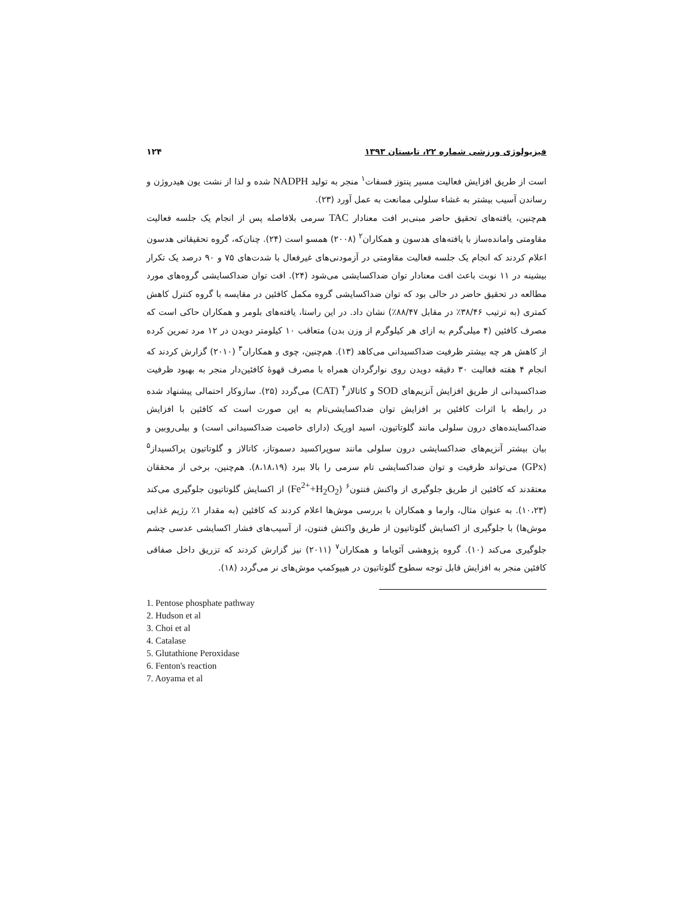فیزیولوژی ورزشی شماره ۲۲، تابستان ۱۳۹۳ ۱۲۴
است از طریق افزایش فعالیت مسیر پنتوز فسفات<sup>۱</sup> منجر به تولید NADPH شده و لذا از نشت یون هیدروژن و رساندن آسیب بیشتر به غشاء سلولی ممانعت به عمل آورد (۲۳).
هم‌چنین، یافته‌های تحقیق حاضر مبنی‌بر افت معنادار TAC سرمی بلافاصله پس از انجام یک جلسه فعالیت مقاومتی وامانده‌ساز با یافته‌های هدسون و همکاران<sup>۲</sup> (۲۰۰۸) همسو است (۲۴). چنان‌که، گروه تحقیقاتی هدسون اعلام کردند که انجام یک جلسه فعالیت مقاومتی در آزمودنی‌های غیرفعال با شدت‌های ۷۵ و ۹۰ درصد یک تکرار بیشینه در ۱۱ نوبت باعث افت معنادار توان ضداکسایشی می‌شود (۲۴). افت توان ضداکسایشی گروه‌های مورد مطالعه در تحقیق حاضر در حالی بود که توان ضداکسایشی گروه مکمل کافئین در مقایسه با گروه کنترل کاهش کمتری (به ترتیب ۳۸/۴۶٪ در مقابل ۸۸/۴۷٪) نشان داد. در این راستا، یافته‌های بلومر و همکاران حاکی است که مصرف کافئین (۴ میلی‌گرم به ازای هر کیلوگرم از وزن بدن) متعاقب ۱۰ کیلومتر دویدن در ۱۲ مرد تمرین کرده از کاهش هر چه بیشتر ظرفیت ضداکسیدانی می‌کاهد (۱۳). هم‌چنین، چوی و همکاران<sup>۳</sup> (۲۰۱۰) گزارش کردند که انجام ۴ هفته فعالیت ۳۰ دقیقه دویدن روی نوارگردان همراه با مصرف قهوهٔ کافئین‌دار منجر به بهبود ظرفیت ضداکسیدانی از طریق افزایش آنزیم‌های SOD و کاتالاز<sup>۴</sup> (CAT) می‌گردد (۲۵). سازوکار احتمالی پیشنهاد شده در رابطه با اثرات کافئین بر افزایش توان ضداکسایشی‌تام به این صورت است که کافئین با افزایش ضداکساینده‌های درون سلولی مانند گلوتاتیون، اسید اوریک (دارای خاصیت ضداکسیدانی است) و بیلی‌روبین و بیان بیشتر آنزیم‌های ضداکسایشی درون سلولی مانند سوپراکسید دسموتاز، کاتالاز و گلوتاتیون پراکسیداز<sup>۵</sup> (GPx) می‌تواند ظرفیت و توان ضداکسایشی تام سرمی را بالا ببرد (۸،۱۸،۱۹). هم‌چنین، برخی از محققان معتقدند که کافئین از طریق جلوگیری از واکنش فنتون<sup>۶</sup> (Fe<sup>2+</sup>+H<sub>2</sub>O<sub>2</sub>) از اکسایش گلوتاتیون جلوگیری می‌کند (۱۰،۲۳). به عنوان مثال، وارما و همکاران با بررسی موش‌ها اعلام کردند که کافئین (به مقدار ۱٪ رژیم غذایی موش‌ها) با جلوگیری از اکسایش گلوتاتیون از طریق واکنش فنتون، از آسیب‌های فشار اکسایشی عدسی چشم جلوگیری می‌کند (۱۰). گروه پژوهشی آئویاما و همکاران<sup>۷</sup> (۲۰۱۱) نیز گزارش کردند که تزریق داخل صفاقی کافئین منجر به افزایش قابل توجه سطوح گلوتاتیون در هیپوکمپ موش‌های نر می‌گردد (۱۸).
1. Pentose phosphate pathway
2. Hudson et al
3. Choi et al
4. Catalase
5. Glutathione Peroxidase
6. Fenton's reaction
7. Aoyama et al